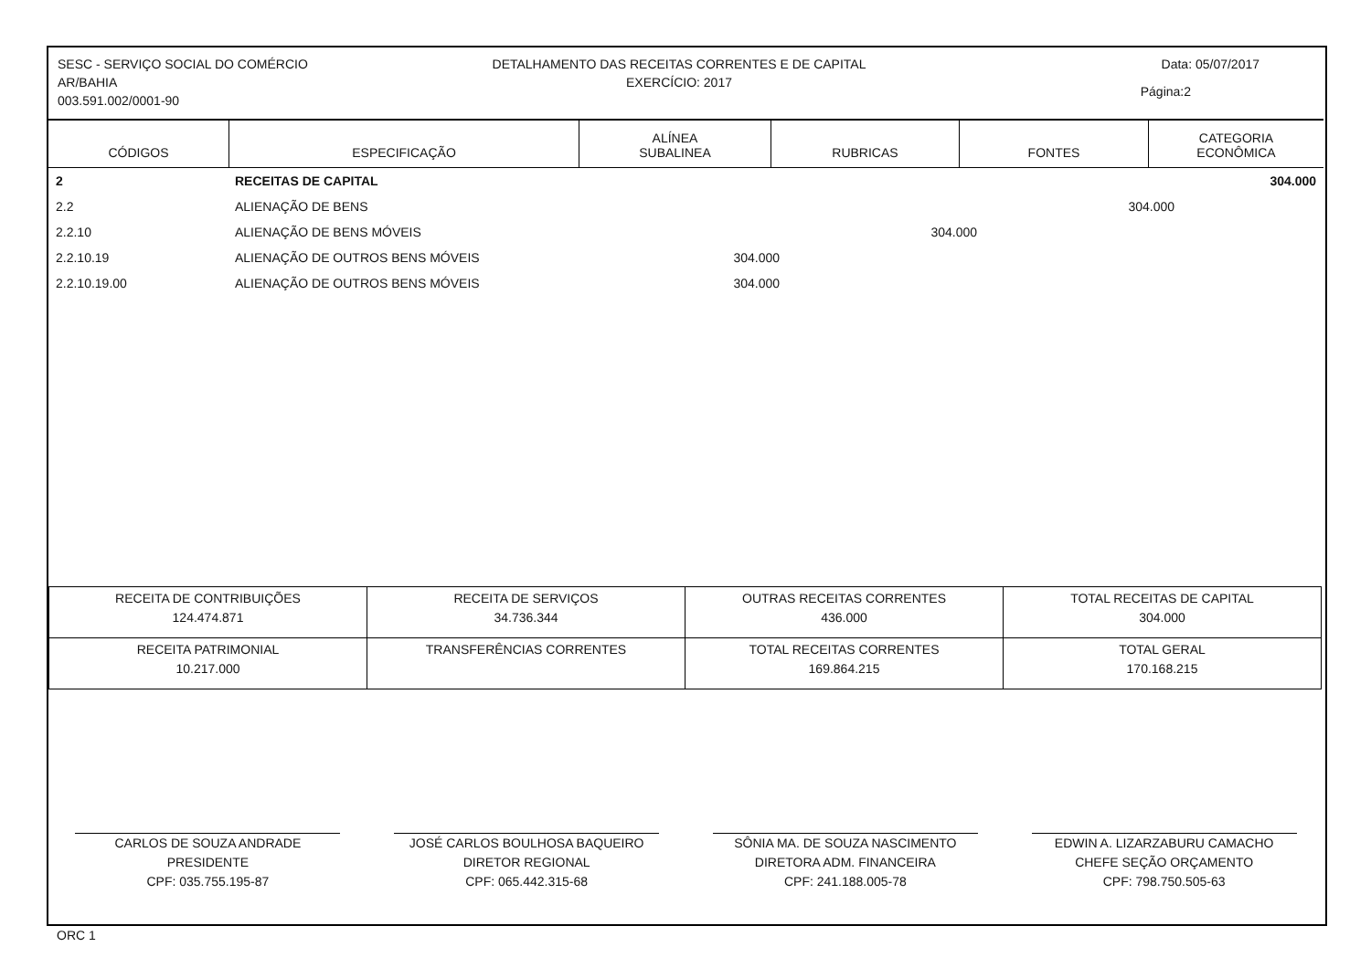SESC - SERVIÇO SOCIAL DO COMÉRCIO
AR/BAHIA
003.591.002/0001-90
DETALHAMENTO DAS RECEITAS CORRENTES E DE CAPITAL
EXERCÍCIO: 2017
Data: 05/07/2017
Página:2
| CÓDIGOS | ESPECIFICAÇÃO | ALÍNEA SUBALINEA | RUBRICAS | FONTES | CATEGORIA ECONÔMICA |
| --- | --- | --- | --- | --- | --- |
| 2 | RECEITAS DE CAPITAL | | | | 304.000 |
| 2.2 | ALIENAÇÃO DE BENS | | | 304.000 | |
| 2.2.10 | ALIENAÇÃO DE BENS MÓVEIS | | 304.000 | | |
| 2.2.10.19 | ALIENAÇÃO DE OUTROS BENS MÓVEIS | 304.000 | | | |
| 2.2.10.19.00 | ALIENAÇÃO DE OUTROS BENS MÓVEIS | 304.000 | | | |
| RECEITA DE CONTRIBUIÇÕES 124.474.871 | RECEITA DE SERVIÇOS 34.736.344 | OUTRAS RECEITAS CORRENTES 436.000 | TOTAL RECEITAS DE CAPITAL 304.000 |
| RECEITA PATRIMONIAL 10.217.000 | TRANSFERÊNCIAS CORRENTES | TOTAL RECEITAS CORRENTES 169.864.215 | TOTAL GERAL 170.168.215 |
CARLOS DE SOUZA ANDRADE
PRESIDENTE
CPF: 035.755.195-87
JOSÉ CARLOS BOULHOSA BAQUEIRO
DIRETOR REGIONAL
CPF: 065.442.315-68
SÔNIA MA. DE SOUZA NASCIMENTO
DIRETORA ADM. FINANCEIRA
CPF: 241.188.005-78
EDWIN A. LIZARZABURU CAMACHO
CHEFE SEÇÃO ORÇAMENTO
CPF: 798.750.505-63
ORC 1